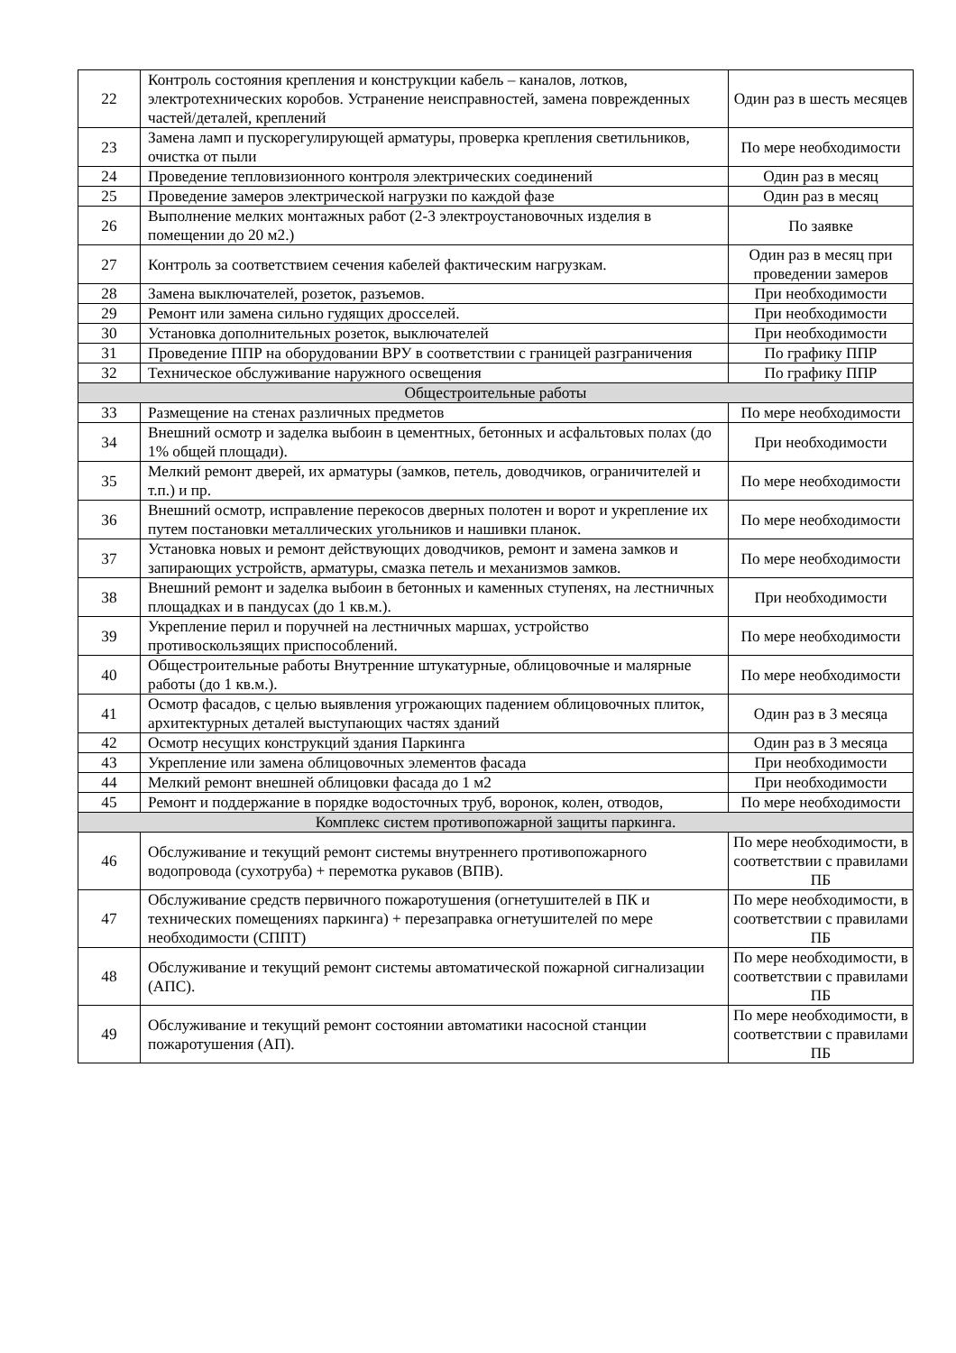| 22 | Контроль состояния крепления и конструкции кабель – каналов, лотков, электротехнических коробов. Устранение неисправностей, замена поврежденных частей/деталей, креплений | Один раз в шесть месяцев |
| 23 | Замена ламп и пускорегулирующей арматуры, проверка крепления светильников, очистка от пыли | По мере необходимости |
| 24 | Проведение тепловизионного контроля электрических соединений | Один раз в месяц |
| 25 | Проведение замеров электрической нагрузки по каждой фазе | Один раз в месяц |
| 26 | Выполнение мелких монтажных работ (2-3 электроустановочных изделия в помещении до 20 м2.) | По заявке |
| 27 | Контроль за соответствием сечения кабелей фактическим нагрузкам. | Один раз в месяц при проведении замеров |
| 28 | Замена выключателей, розеток, разъемов. | При необходимости |
| 29 | Ремонт или замена сильно гудящих дросселей. | При необходимости |
| 30 | Установка дополнительных розеток, выключателей | При необходимости |
| 31 | Проведение ППР на оборудовании ВРУ в соответствии с границей разграничения | По графику ППР |
| 32 | Техническое обслуживание наружного освещения | По графику ППР |
| Общестроительные работы | | |
| 33 | Размещение на стенах различных предметов | По мере необходимости |
| 34 | Внешний осмотр и заделка выбоин в цементных, бетонных и асфальтовых полах (до 1% общей площади). | При необходимости |
| 35 | Мелкий ремонт дверей, их арматуры (замков, петель, доводчиков, ограничителей и т.п.) и пр. | По мере необходимости |
| 36 | Внешний осмотр, исправление перекосов дверных полотен и ворот и укрепление их путем постановки металлических угольников и нашивки планок. | По мере необходимости |
| 37 | Установка новых и ремонт действующих доводчиков, ремонт и замена замков и запирающих устройств, арматуры, смазка петель и механизмов замков. | По мере необходимости |
| 38 | Внешний ремонт и заделка выбоин в бетонных и каменных ступенях, на лестничных площадках и в пандусах (до 1 кв.м.). | При необходимости |
| 39 | Укрепление перил и поручней на лестничных маршах, устройство противоскользящих приспособлений. | По мере необходимости |
| 40 | Общестроительные работы Внутренние штукатурные, облицовочные и малярные работы (до 1 кв.м.). | По мере необходимости |
| 41 | Осмотр фасадов, с целью выявления угрожающих падением облицовочных плиток, архитектурных деталей выступающих частях зданий | Один раз в 3 месяца |
| 42 | Осмотр несущих конструкций здания Паркинга | Один раз в 3 месяца |
| 43 | Укрепление или замена облицовочных элементов фасада | При необходимости |
| 44 | Мелкий ремонт внешней облицовки фасада до 1 м2 | При необходимости |
| 45 | Ремонт и поддержание в порядке водосточных труб, воронок, колен, отводов, | По мере необходимости |
| Комплекс систем противопожарной защиты паркинга. | | |
| 46 | Обслуживание и текущий ремонт системы внутреннего противопожарного водопровода (сухотруба) + перемотка рукавов (ВПВ). | По мере необходимости, в соответствии с правилами ПБ |
| 47 | Обслуживание средств первичного пожаротушения (огнетушителей в ПК и технических помещениях паркинга) + перезаправка огнетушителей по мере необходимости (СППТ) | По мере необходимости, в соответствии с правилами ПБ |
| 48 | Обслуживание и текущий ремонт системы автоматической пожарной сигнализации (АПС). | По мере необходимости, в соответствии с правилами ПБ |
| 49 | Обслуживание и текущий ремонт состоянии автоматики насосной станции пожаротушения (АП). | По мере необходимости, в соответствии с правилами ПБ |